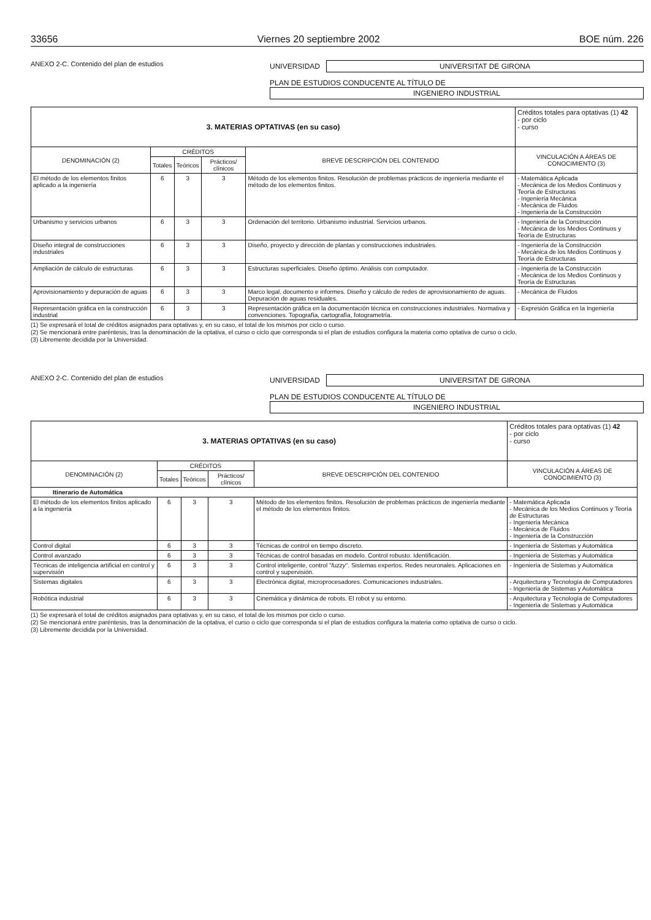33656 Viernes 20 septiembre 2002 BOE núm. 226
ANEXO 2-C. Contenido del plan de estudios UNIVERSIDAD UNIVERSITAT DE GIRONA
PLAN DE ESTUDIOS CONDUCENTE AL TÍTULO DE
INGENIERO INDUSTRIAL
| 3. MATERIAS OPTATIVAS (en su caso) | | | | | Créditos totales para optativas (1) 42 - por ciclo - curso |
| DENOMINACIÓN (2) | CRÉDITOS | | | BREVE DESCRIPCIÓN DEL CONTENIDO | VINCULACIÓN A ÁREAS DE CONOCIMIENTO (3) |
| | Totales | Teóricos | Prácticos/ clínicos | | |
| El método de los elementos finitos aplicado a la ingeniería | 6 | 3 | 3 | Método de los elementos finitos. Resolución de problemas prácticos de ingeniería mediante el método de los elementos finitos. | - Matemática Aplicada - Mecánica de los Medios Continuos y Teoría de Estructuras - Ingeniería Mecánica - Mecánica de Fluidos - Ingeniería de la Construcción |
| Urbanismo y servicios urbanos | 6 | 3 | 3 | Ordenación del territorio. Urbanismo industrial. Servicios urbanos. | - Ingeniería de la Construcción - Mecánica de los Medios Continuos y Teoría de Estructuras |
| Diseño integral de construcciones industriales | 6 | 3 | 3 | Diseño, proyecto y dirección de plantas y construcciones industriales. | - Ingeniería de la Construcción - Mecánica de los Medios Continuos y Teoría de Estructuras |
| Ampliación de cálculo de estructuras | 6 | 3 | 3 | Estructuras superficiales. Diseño óptimo. Análisis con computador. | - Ingeniería de la Construcción - Mecánica de los Medios Continuos y Teoría de Estructuras |
| Aprovisionamiento y depuración de aguas | 6 | 3 | 3 | Marco legal, documento e informes. Diseño y cálculo de redes de aprovisionamiento de aguas. Depuración de aguas residuales. | - Mecánica de Fluidos |
| Representación gráfica en la construcción industrial | 6 | 3 | 3 | Representación gráfica en la documentación técnica en construcciones industriales. Normativa y convenciones. Topografía, cartografía, fotogrametría. | - Expresión Gráfica en la Ingeniería |
(1) Se expresará el total de créditos asignados para optativas y, en su caso, el total de los mismos por ciclo o curso.
(2) Se mencionará entre paréntesis, tras la denominación de la optativa, el curso o ciclo que corresponda si el plan de estudios configura la materia como optativa de curso o ciclo.
(3) Libremente decidida por la Universidad.
ANEXO 2-C. Contenido del plan de estudios UNIVERSIDAD UNIVERSITAT DE GIRONA
PLAN DE ESTUDIOS CONDUCENTE AL TÍTULO DE
INGENIERO INDUSTRIAL
| 3. MATERIAS OPTATIVAS (en su caso) | | | | | Créditos totales para optativas (1) 42 - por ciclo - curso |
| DENOMINACIÓN (2) | CRÉDITOS | | | BREVE DESCRIPCIÓN DEL CONTENIDO | VINCULACIÓN A ÁREAS DE CONOCIMIENTO (3) |
| | Totales | Teóricos | Prácticos/ clínicos | | |
| Itinerario de Automática | | | | | |
| El método de los elementos finitos aplicado a la ingeniería | 6 | 3 | 3 | Método de los elementos finitos. Resolución de problemas prácticos de ingeniería mediante el método de los elementos finitos. | - Matemática Aplicada - Mecánica de los Medios Continuos y Teoría de Estructuras - Ingeniería Mecánica - Mecánica de Fluidos - Ingeniería de la Construcción |
| Control digital | 6 | 3 | 3 | Técnicas de control en tiempo discreto. | - Ingeniería de Sistemas y Automática |
| Control avanzado | 6 | 3 | 3 | Técnicas de control basadas en modelo. Control robusto. Identificación. | - Ingeniería de Sistemas y Automática |
| Técnicas de inteligencia artificial en control y supervisión | 6 | 3 | 3 | Control inteligente, control " fuzzy ". Sistemas expertos. Redes neuronales. Aplicaciones en control y supervisión. | - Ingeniería de Sistemas y Automática |
| Sistemas digitales | 6 | 3 | 3 | Electrónica digital, microprocesadores. Comunicaciones industriales. | - Arquitectura y Tecnología de Computadores - Ingeniería de Sistemas y Automática |
| Robótica industrial | 6 | 3 | 3 | Cinemática y dinámica de robots. El robot y su entorno. | - Arquitectura y Tecnología de Computadores - Ingeniería de Sistemas y Automática |
(1) Se expresará el total de créditos asignados para optativas y, en su caso, el total de los mismos por ciclo o curso.
(2) Se mencionará entre paréntesis, tras la denominación de la optativa, el curso o ciclo que corresponda si el plan de estudios configura la materia como optativa de curso o ciclo.
(3) Libremente decidida por la Universidad.